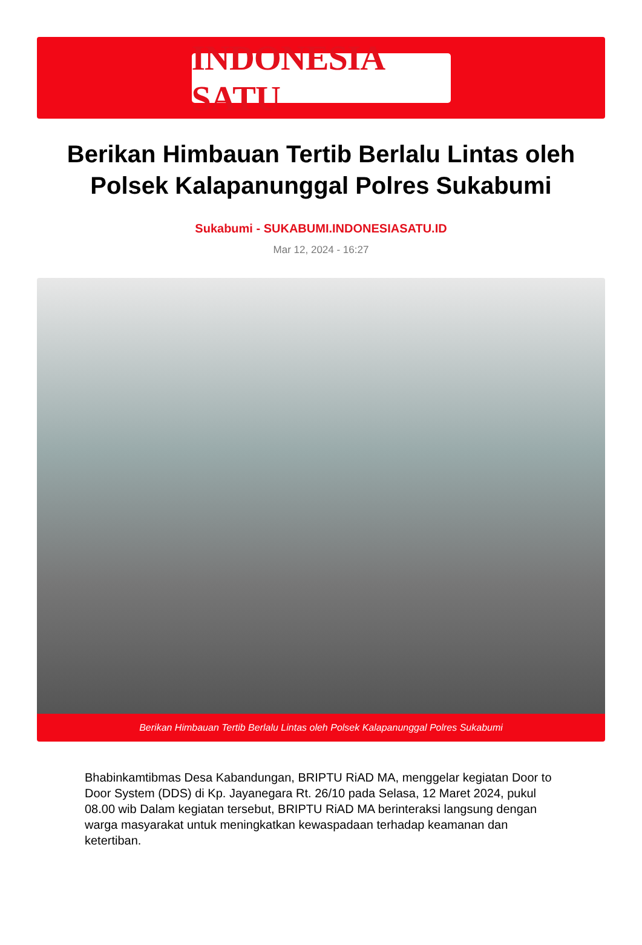INDONESIA SATU
Berikan Himbauan Tertib Berlalu Lintas oleh Polsek Kalapanunggal Polres Sukabumi
Sukabumi - SUKABUMI.INDONESIASATU.ID
Mar 12, 2024 - 16:27
Berikan Himbauan Tertib Berlalu Lintas oleh Polsek Kalapanunggal Polres Sukabumi
Bhabinkamtibmas Desa Kabandungan, BRIPTU RiAD MA, menggelar kegiatan Door to Door System (DDS) di Kp. Jayanegara Rt. 26/10 pada Selasa, 12 Maret 2024, pukul 08.00 wib Dalam kegiatan tersebut, BRIPTU RiAD MA berinteraksi langsung dengan warga masyarakat untuk meningkatkan kewaspadaan terhadap keamanan dan ketertiban.